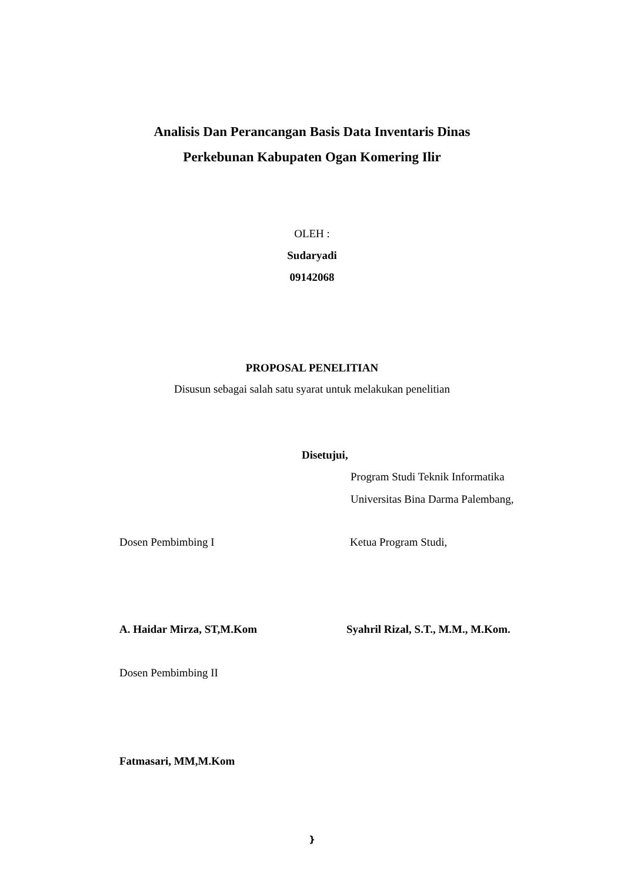Analisis Dan Perancangan Basis Data Inventaris Dinas
Perkebunan Kabupaten Ogan Komering Ilir
OLEH :
Sudaryadi
09142068
PROPOSAL PENELITIAN
Disusun sebagai salah satu syarat untuk melakukan penelitian
Disetujui,
Program Studi Teknik Informatika
Universitas Bina Darma Palembang,
Dosen Pembimbing I Ketua Program Studi,
A. Haidar Mirza, ST,M.Kom Syahril Rizal, S.T., M.M., M.Kom.
Dosen Pembimbing II
Fatmasari, MM,M.Kom
}